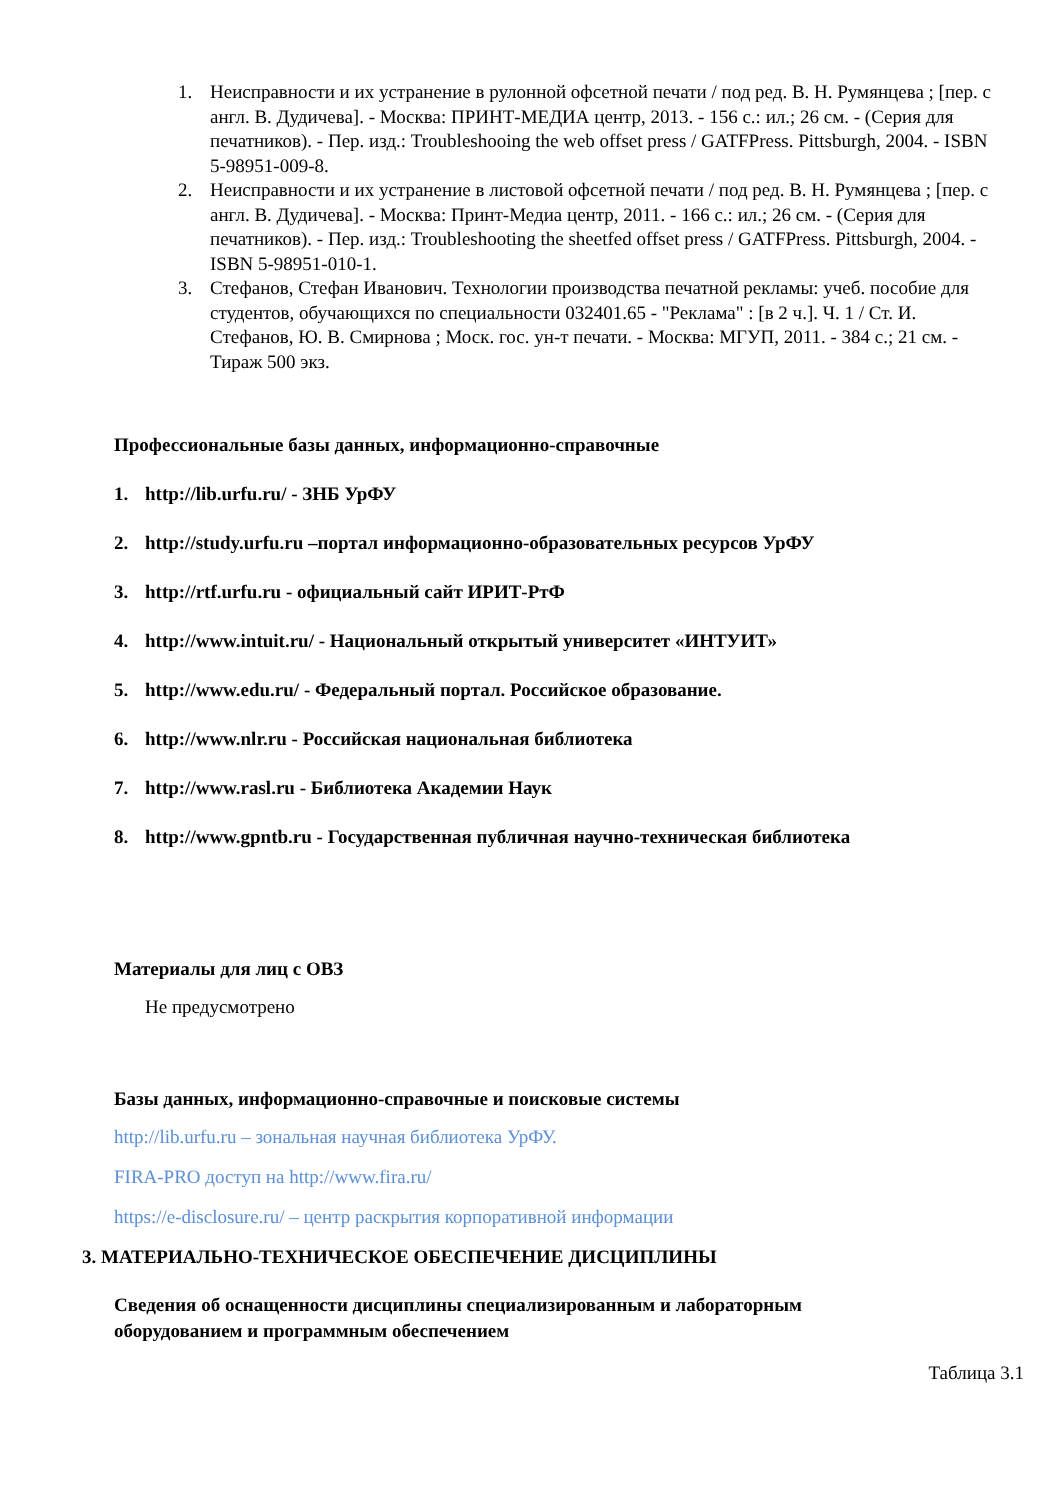1. Неисправности и их устранение в рулонной офсетной печати / под ред. В. Н. Румянцева ; [пер. с англ. В. Дудичева]. - Москва: ПРИНТ-МЕДИА центр, 2013. - 156 с.: ил.; 26 см. - (Серия для печатников). - Пер. изд.: Troubleshooing the web offset press / GATFPress. Pittsburgh, 2004. - ISBN 5-98951-009-8.
2. Неисправности и их устранение в листовой офсетной печати / под ред. В. Н. Румянцева ; [пер. с англ. В. Дудичева]. - Москва: Принт-Медиа центр, 2011. - 166 с.: ил.; 26 см. - (Серия для печатников). - Пер. изд.: Troubleshooting the sheetfed offset press / GATFPress. Pittsburgh, 2004. - ISBN 5-98951-010-1.
3. Стефанов, Стефан Иванович. Технологии производства печатной рекламы: учеб. пособие для студентов, обучающихся по специальности 032401.65 - "Реклама" : [в 2 ч.]. Ч. 1 / Ст. И. Стефанов, Ю. В. Смирнова ; Моск. гос. ун-т печати. - Москва: МГУП, 2011. - 384 с.; 21 см. - Тираж 500 экз.
Профессиональные базы данных, информационно-справочные
1. http://lib.urfu.ru/ - ЗНБ УрФУ
2. http://study.urfu.ru –портал информационно-образовательных ресурсов УрФУ
3. http://rtf.urfu.ru - официальный сайт ИРИТ-РтФ
4. http://www.intuit.ru/ - Национальный открытый университет «ИНТУИТ»
5. http://www.edu.ru/ - Федеральный портал. Российское образование.
6. http://www.nlr.ru - Российская национальная библиотека
7. http://www.rasl.ru - Библиотека Академии Наук
8. http://www.gpntb.ru - Государственная публичная научно-техническая библиотека
Материалы для лиц с ОВЗ
Не предусмотрено
Базы данных, информационно-справочные и поисковые системы
http://lib.urfu.ru – зональная научная библиотека УрФУ.
FIRA-PRO доступ на http://www.fira.ru/
https://e-disclosure.ru/ – центр раскрытия корпоративной информации
3. МАТЕРИАЛЬНО-ТЕХНИЧЕСКОЕ ОБЕСПЕЧЕНИЕ ДИСЦИПЛИНЫ
Сведения об оснащенности дисциплины специализированным и лабораторным оборудованием и программным обеспечением
Таблица 3.1